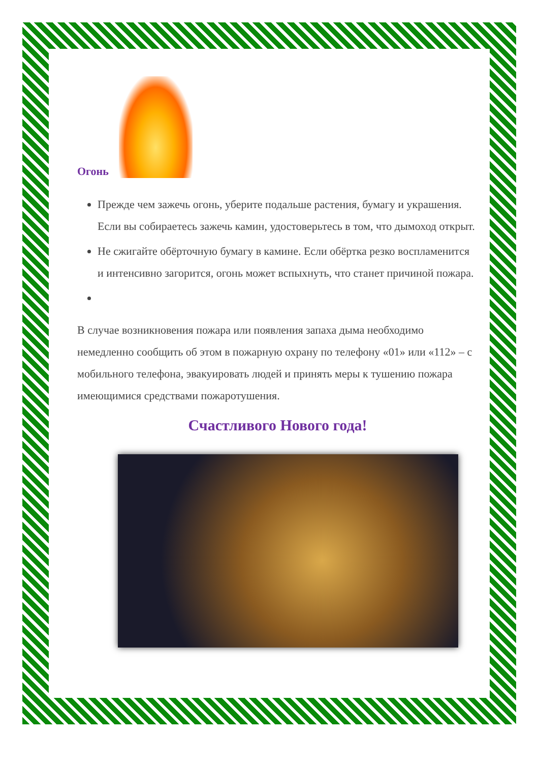Огонь
Прежде чем зажечь огонь, уберите подальше растения, бумагу и украшения. Если вы собираетесь зажечь камин, удостоверьтесь в том, что дымоход открыт.
Не сжигайте обёрточную бумагу в камине. Если обёртка резко воспламенится и интенсивно загорится, огонь может вспыхнуть, что станет причиной пожара.
В случае возникновения пожара или появления запаха дыма необходимо немедленно сообщить об этом в пожарную охрану по телефону «01» или «112» – с мобильного телефона, эвакуировать людей и принять меры к тушению пожара имеющимися средствами пожаротушения.
Счастливого Нового года!